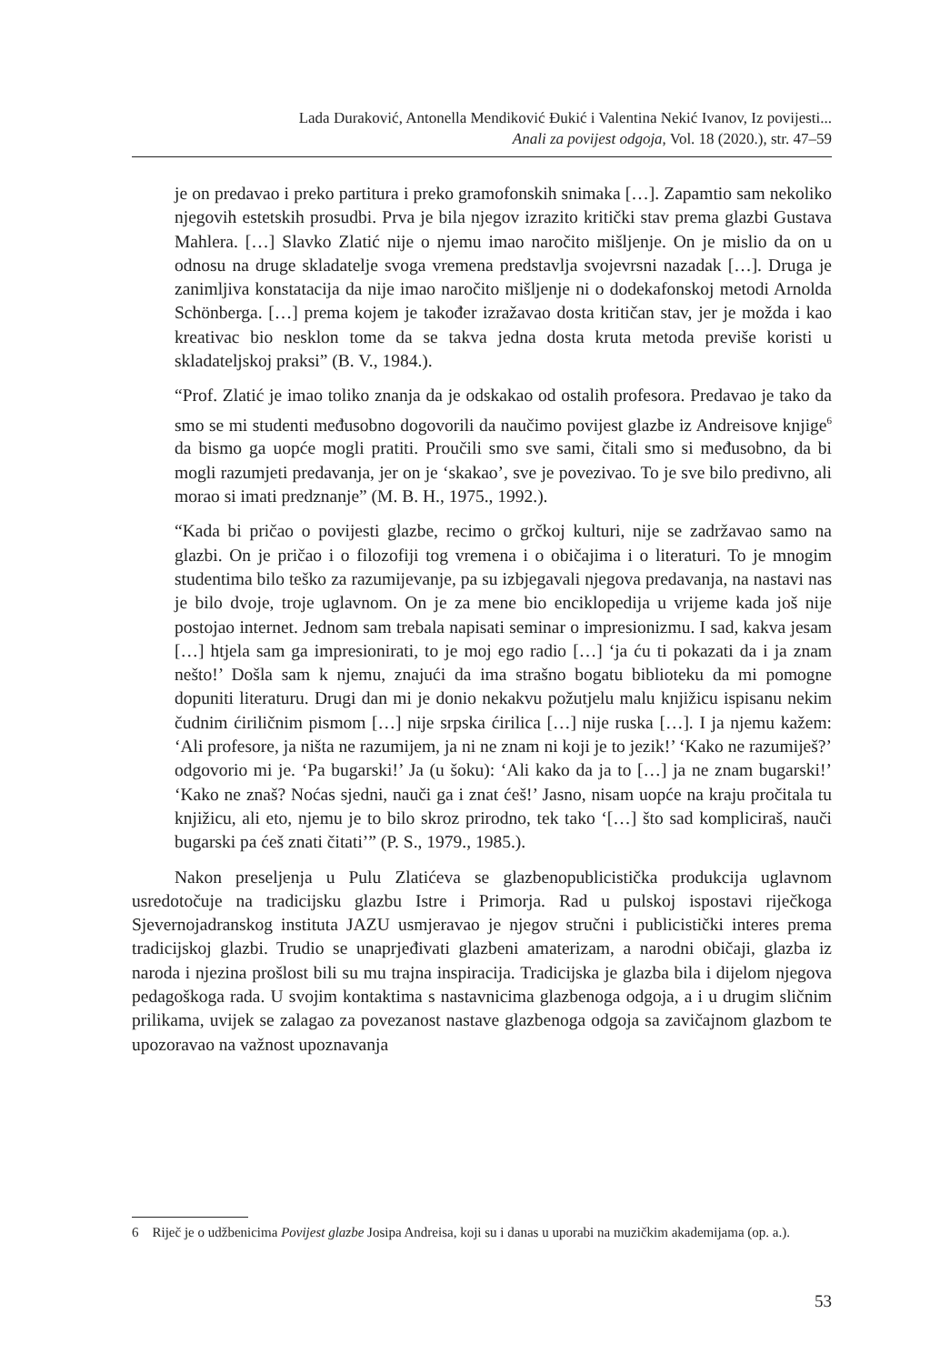Lada Duraković, Antonella Mendiković Đukić i Valentina Nekić Ivanov, Iz povijesti...
Anali za povijest odgoja, Vol. 18 (2020.), str. 47–59
je on predavao i preko partitura i preko gramofonskih snimaka […]. Zapamtio sam nekoliko njegovih estetskih prosudbi. Prva je bila njegov izrazito kritički stav prema glazbi Gustava Mahlera. […] Slavko Zlatić nije o njemu imao naročito mišljenje. On je mislio da on u odnosu na druge skladatelje svoga vremena predstavlja svojevrsni nazadak […]. Druga je zanimljiva konstatacija da nije imao naročito mišljenje ni o dodekafonskoj metodi Arnolda Schönberga. […] prema kojem je također izražavao dosta kritičan stav, jer je možda i kao kreativac bio nesklon tome da se takva jedna dosta kruta metoda previše koristi u skladateljskoj praksi” (B. V., 1984.).
“Prof. Zlatić je imao toliko znanja da je odskakao od ostalih profesora. Predavao je tako da smo se mi studenti međusobno dogovorili da naučimo povijest glazbe iz Andreisove knjige<sup>6</sup> da bismo ga uopće mogli pratiti. Proučili smo sve sami, čitali smo si međusobno, da bi mogli razumjeti predavanja, jer on je ‘skakao’, sve je povezivao. To je sve bilo predivno, ali morao si imati predznanje” (M. B. H., 1975., 1992.).
“Kada bi pričao o povijesti glazbe, recimo o grčkoj kulturi, nije se zadržavao samo na glazbi. On je pričao i o filozofiji tog vremena i o običajima i o literaturi. To je mnogim studentima bilo teško za razumijevanje, pa su izbjegavali njegova predavanja, na nastavi nas je bilo dvoje, troje uglavnom. On je za mene bio enciklopedija u vrijeme kada još nije postojao internet. Jednom sam trebala napisati seminar o impresionizmu. I sad, kakva jesam […] htjela sam ga impresionirati, to je moj ego radio […] ‘ja ću ti pokazati da i ja znam nešto!’ Došla sam k njemu, znajući da ima strašno bogatu biblioteku da mi pomogne dopuniti literaturu. Drugi dan mi je donio nekakvu požutjelu malu knjižicu ispisanu nekim čudnim ćiriličnim pismom […] nije srpska ćirilica […] nije ruska […]. I ja njemu kažem: ‘Ali profesore, ja ništa ne razumijem, ja ni ne znam ni koji je to jezik!’ ‘Kako ne razumiješ?’ odgovorio mi je. ‘Pa bugarski!’ Ja (u šoku): ‘Ali kako da ja to […] ja ne znam bugarski!’ ‘Kako ne znaš? Noćas sjedni, nauči ga i znat ćeš!’ Jasno, nisam uopće na kraju pročitala tu knjižicu, ali eto, njemu je to bilo skroz prirodno, tek tako ‘[…] što sad kompliciraš, nauči bugarski pa ćeš znati čitati’” (P. S., 1979., 1985.).
Nakon preseljenja u Pulu Zlatićeva se glazbenopublicistička produkcija uglavnom usredotočuje na tradicijsku glazbu Istre i Primorja. Rad u pulskoj ispostavi riječkoga Sjevernojadranskog instituta JAZU usmjeravao je njegov stručni i publicistički interes prema tradicijskoj glazbi. Trudio se unaprjeđivati glazbeni amaterizam, a narodni običaji, glazba iz naroda i njezina prošlost bili su mu trajna inspiracija. Tradicijska je glazba bila i dijelom njegova pedagoškoga rada. U svojim kontaktima s nastavnicima glazbenoga odgoja, a i u drugim sličnim prilikama, uvijek se zalagao za povezanost nastave glazbenoga odgoja sa zavičajnom glazbom te upozoravao na važnost upoznavanja
6 Riječ je o udžbenicima Povijest glazbe Josipa Andreisa, koji su i danas u uporabi na muzičkim akademijama (op. a.).
53